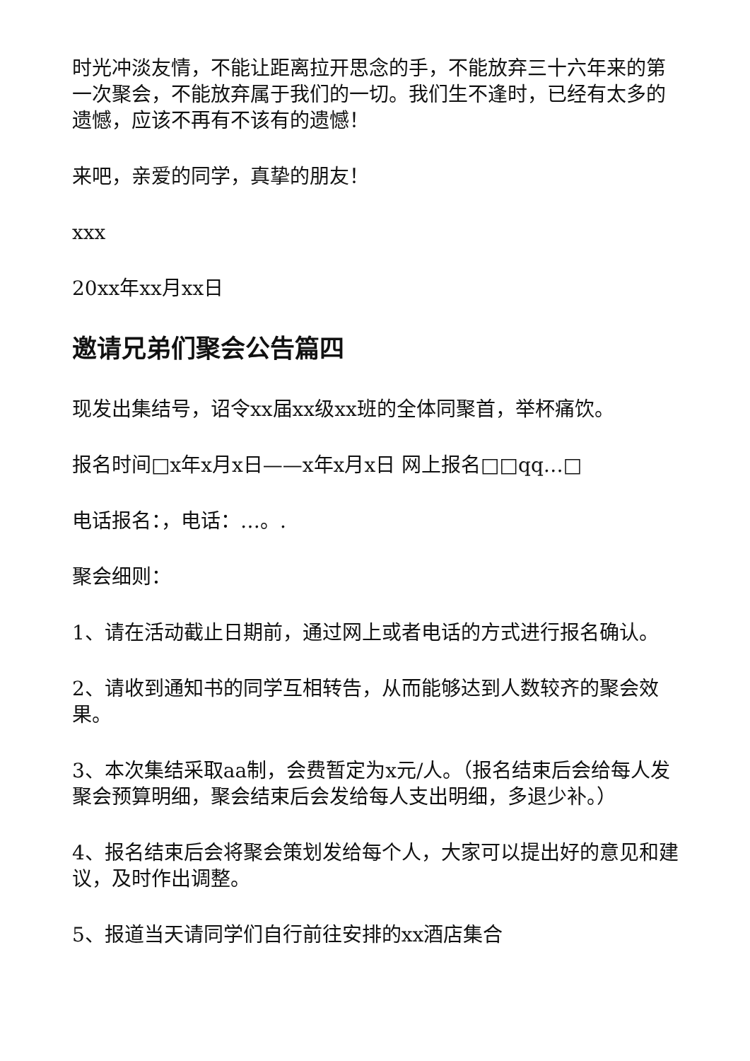时光冲淡友情，不能让距离拉开思念的手，不能放弃三十六年来的第一次聚会，不能放弃属于我们的一切。我们生不逢时，已经有太多的遗憾，应该不再有不该有的遗憾！
来吧，亲爱的同学，真挚的朋友！
xxx
20xx年xx月xx日
邀请兄弟们聚会公告篇四
现发出集结号，诏令xx届xx级xx班的全体同聚首，举杯痛饮。
报名时间□x年x月x日——x年x月x日 网上报名□□qq…□
电话报名：，电话：…。.
聚会细则：
1、请在活动截止日期前，通过网上或者电话的方式进行报名确认。
2、请收到通知书的同学互相转告，从而能够达到人数较齐的聚会效果。
3、本次集结采取aa制，会费暂定为x元/人。（报名结束后会给每人发聚会预算明细，聚会结束后会发给每人支出明细，多退少补。）
4、报名结束后会将聚会策划发给每个人，大家可以提出好的意见和建议，及时作出调整。
5、报道当天请同学们自行前往安排的xx酒店集合